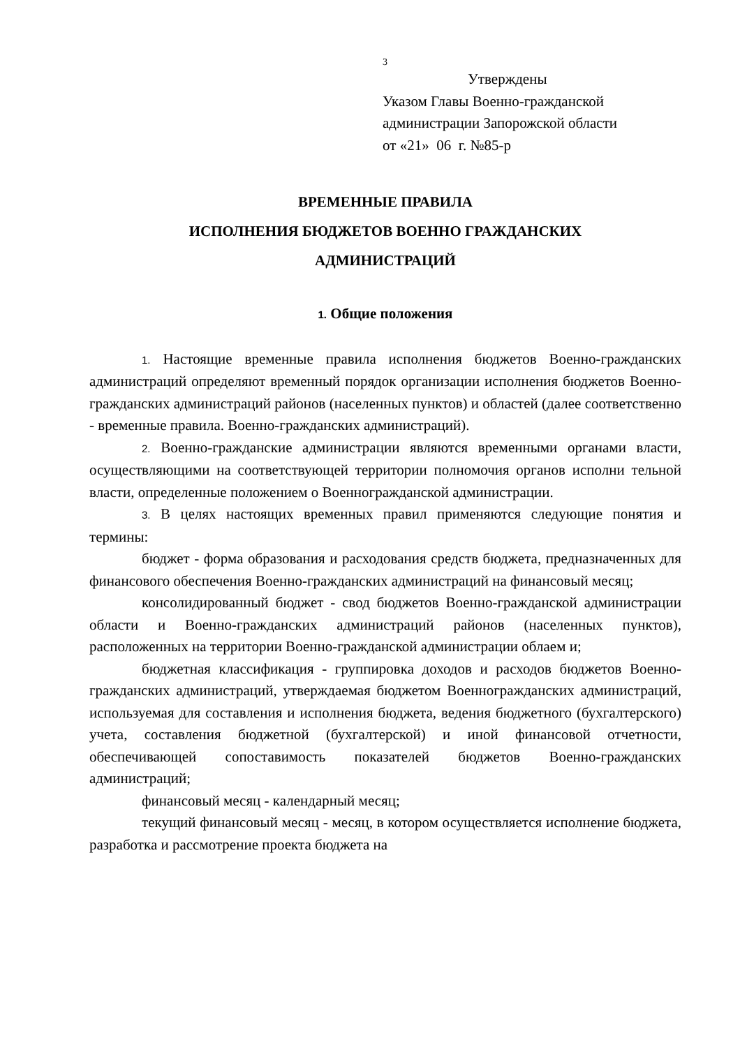3
Утверждены
Указом Главы Военно-гражданской
администрации Запорожской области
от «21» 06 г. №85-р
ВРЕМЕННЫЕ ПРАВИЛА
ИСПОЛНЕНИЯ БЮДЖЕТОВ ВОЕННО ГРАЖДАНСКИХ
АДМИНИСТРАЦИЙ
1. Общие положения
1. Настоящие временные правила исполнения бюджетов Военно-гражданских администраций определяют временный порядок организации исполнения бюджетов Военно-гражданских администраций районов (населенных пунктов) и областей (далее соответственно - временные правила. Военно-гражданских администраций).
2. Военно-гражданские администрации являются временными органами власти, осуществляющими на соответствующей территории полномочия органов исполни тельной власти, определенные положением о Военногражданской администрации.
3. В целях настоящих временных правил применяются следующие понятия и термины:
бюджет - форма образования и расходования средств бюджета, предназначенных для финансового обеспечения Военно-гражданских администраций на финансовый месяц;
консолидированный бюджет - свод бюджетов Военно-гражданской администрации области и Военно-гражданских администраций районов (населенных пунктов), расположенных на территории Военно-гражданской администрации облаем и;
бюджетная классификация - группировка доходов и расходов бюджетов Военно-гражданских администраций, утверждаемая бюджетом Военногражданских администраций, используемая для составления и исполнения бюджета, ведения бюджетного (бухгалтерского) учета, составления бюджетной (бухгалтерской) и иной финансовой отчетности, обеспечивающей сопоставимость показателей бюджетов Военно-гражданских администраций;
финансовый месяц - календарный месяц;
текущий финансовый месяц - месяц, в котором осуществляется исполнение бюджета, разработка и рассмотрение проекта бюджета на